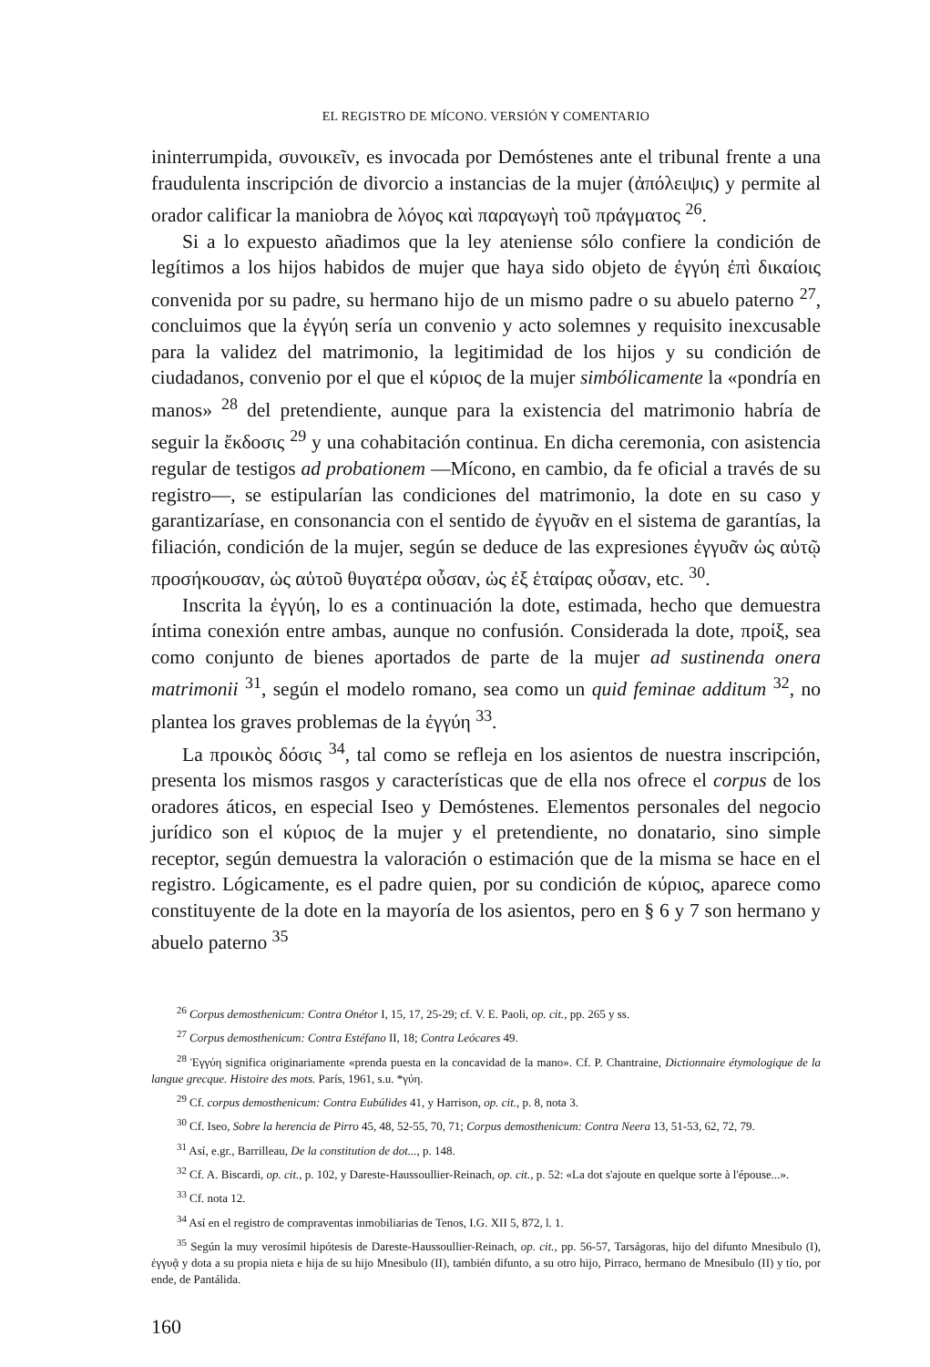EL REGISTRO DE MÍCONO. VERSIÓN Y COMENTARIO
ininterrumpida, συνοικεῖν, es invocada por Demóstenes ante el tribunal frente a una fraudulenta inscripción de divorcio a instancias de la mujer (ἀπόλειψις) y permite al orador calificar la maniobra de λόγος καὶ παραγωγὴ τοῦ πράγματος <sup>26</sup>.
Si a lo expuesto añadimos que la ley ateniense sólo confiere la condición de legítimos a los hijos habidos de mujer que haya sido objeto de ἐγγύη ἐπὶ δικαίοις convenida por su padre, su hermano hijo de un mismo padre o su abuelo paterno <sup>27</sup>, concluimos que la ἐγγύη sería un convenio y acto solemnes y requisito inexcusable para la validez del matrimonio, la legitimidad de los hijos y su condición de ciudadanos, convenio por el que el κύριος de la mujer simbólicamente la «pondría en manos» <sup>28</sup> del pretendiente, aunque para la existencia del matrimonio habría de seguir la ἔκδοσις <sup>29</sup> y una cohabitación continua. En dicha ceremonia, con asistencia regular de testigos ad probationem —Mícono, en cambio, da fe oficial a través de su registro—, se estipularían las condiciones del matrimonio, la dote en su caso y garantizaríase, en consonancia con el sentido de ἐγγυᾶν en el sistema de garantías, la filiación, condición de la mujer, según se deduce de las expresiones ἐγγυᾶν ὡς αὑτῷ προσήκουσαν, ὡς αὑτοῦ θυγατέρα οὖσαν, ὡς ἐξ ἑταίρας οὖσαν, etc. <sup>30</sup>.
Inscrita la ἐγγύη, lo es a continuación la dote, estimada, hecho que demuestra íntima conexión entre ambas, aunque no confusión. Considerada la dote, προίξ, sea como conjunto de bienes aportados de parte de la mujer ad sustinenda onera matrimonii <sup>31</sup>, según el modelo romano, sea como un quid feminae additum <sup>32</sup>, no plantea los graves problemas de la ἐγγύη <sup>33</sup>.
La προικὸς δόσις <sup>34</sup>, tal como se refleja en los asientos de nuestra inscripción, presenta los mismos rasgos y características que de ella nos ofrece el corpus de los oradores áticos, en especial Iseo y Demóstenes. Elementos personales del negocio jurídico son el κύριος de la mujer y el pretendiente, no donatario, sino simple receptor, según demuestra la valoración o estimación que de la misma se hace en el registro. Lógicamente, es el padre quien, por su condición de κύριος, aparece como constituyente de la dote en la mayoría de los asientos, pero en § 6 y 7 son hermano y abuelo paterno <sup>35</sup>
<sup>26</sup> Corpus demosthenicum: Contra Onétor I, 15, 17, 25-29; cf. V. E. Paoli, op. cit., pp. 265 y ss.
<sup>27</sup> Corpus demosthenicum: Contra Estéfano II, 18; Contra Leócares 49.
<sup>28</sup> Ἐγγύη significa originariamente «prenda puesta en la concavidad de la mano». Cf. P. Chantraine, Dictionnaire étymologique de la langue grecque. Histoire des mots. París, 1961, s.u. *γύη.
<sup>29</sup> Cf. corpus demosthenicum: Contra Eubúlides 41, y Harrison, op. cit., p. 8, nota 3.
<sup>30</sup> Cf. Iseo, Sobre la herencia de Pirro 45, 48, 52-55, 70, 71; Corpus demosthenicum: Contra Neera 13, 51-53, 62, 72, 79.
<sup>31</sup> Así, e.gr., Barrilleau, De la constitution de dot..., p. 148.
<sup>32</sup> Cf. A. Biscardi, op. cit., p. 102, y Dareste-Haussoullier-Reinach, op. cit., p. 52: «La dot s'ajoute en quelque sorte à l'épouse...».
<sup>33</sup> Cf. nota 12.
<sup>34</sup> Así en el registro de compraventas inmobiliarias de Tenos, I.G. XII 5, 872, l. 1.
<sup>35</sup> Según la muy verosímil hipótesis de Dareste-Haussoullier-Reinach, op. cit., pp. 56-57, Tarságoras, hijo del difunto Mnesibulo (I), ἐγγυᾷ y dota a su propia nieta e hija de su hijo Mnesibulo (II), también difunto, a su otro hijo, Pirraco, hermano de Mnesibulo (II) y tío, por ende, de Pantálida.
160